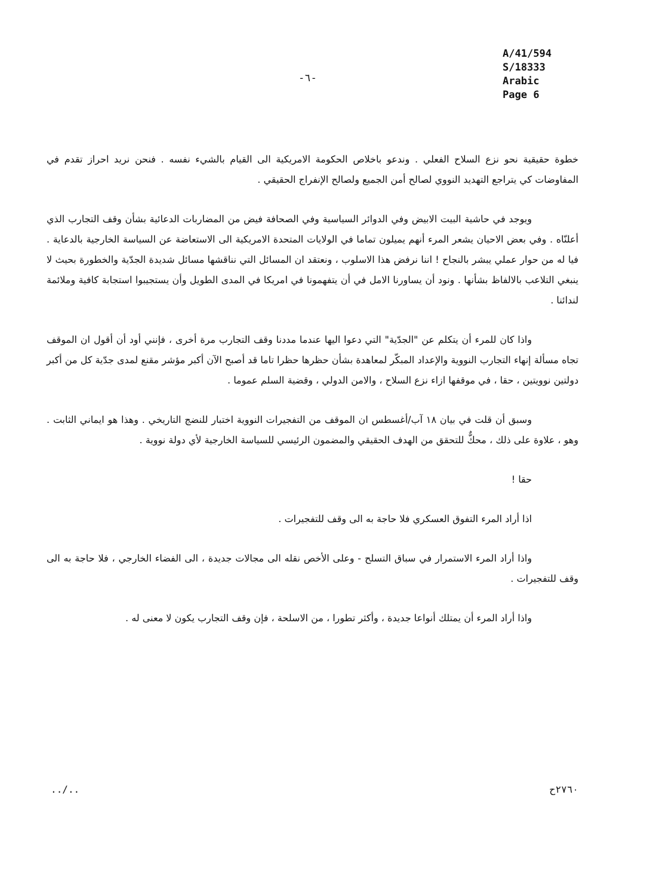-٦-
A/41/594
S/18333
Arabic
Page 6
خطوة حقيقية نحو نزع السلاح الفعلي . وندعو باخلاص الحكومة الامريكية الى القيام بالشيء نفسه . فنحن نريد احراز تقدم في المفاوضات كي يتراجع التهديد النووي لصالح أمن الجميع ولصالح الإنفراج الحقيقي .
ويوجد في حاشية البيت الابيض وفي الدوائر السياسية وفي الصحافة فيض من المضاربات الدعائية بشأن وقف التجارب الذي أعلنّاه . وفي بعض الاحيان يشعر المرء أنهم يميلون تماما في الولايات المتحدة الامريكية الى الاستعاضة عن السياسة الخارجية بالدعاية . فيا له من حوار عملي يبشر بالنجاح ! اننا نرفض هذا الاسلوب ، ونعتقد ان المسائل التي نناقشها مسائل شديدة الجدّية والخطورة بحيث لا ينبغي التلاعب بالالفاظ بشأنها . ونود أن يساورنا الامل في أن يتفهمونا في امريكا في المدى الطويل وأن يستجيبوا استجابة كافية وملائمة لندائنا .
واذا كان للمرء أن يتكلم عن "الجدّية" التي دعوا اليها عندما مددنا وقف التجارب مرة أخرى ، فإنني أود أن أقول ان الموقف تجاه مسألة إنهاء التجارب النووية والإعداد المبكّر لمعاهدة بشأن حظرها حظرا تاما قد أصبح الآن أكبر مؤشر مقنع لمدى جدّية كل من أكبر دولتين نوويتين ، حقا ، في موقفها ازاء نزع السلاح ، والامن الدولي ، وقضية السلم عموما .
وسبق أن قلت في بيان ١٨ آب/أغسطس ان الموقف من التفجيرات النووية اختبار للنضج التاريخي . وهذا هو ايماني الثابت . وهو ، علاوة على ذلك ، محكٌّ للتحقق من الهدف الحقيقي والمضمون الرئيسي للسياسة الخارجية لأي دولة نووية .
حقا !
اذا أراد المرء التفوق العسكري فلا حاجة به الى وقف للتفجيرات .
واذا أراد المرء الاستمرار في سباق التسلح - وعلى الأخص نقله الى مجالات جديدة ، الى الفضاء الخارجي ، فلا حاجة به الى وقف للتفجيرات .
واذا أراد المرء أن يمتلك أنواعا جديدة ، وأكثر تطورا ، من الاسلحة ، فإن وقف التجارب يكون لا معنى له .
../.. ٢٧٦٠ح